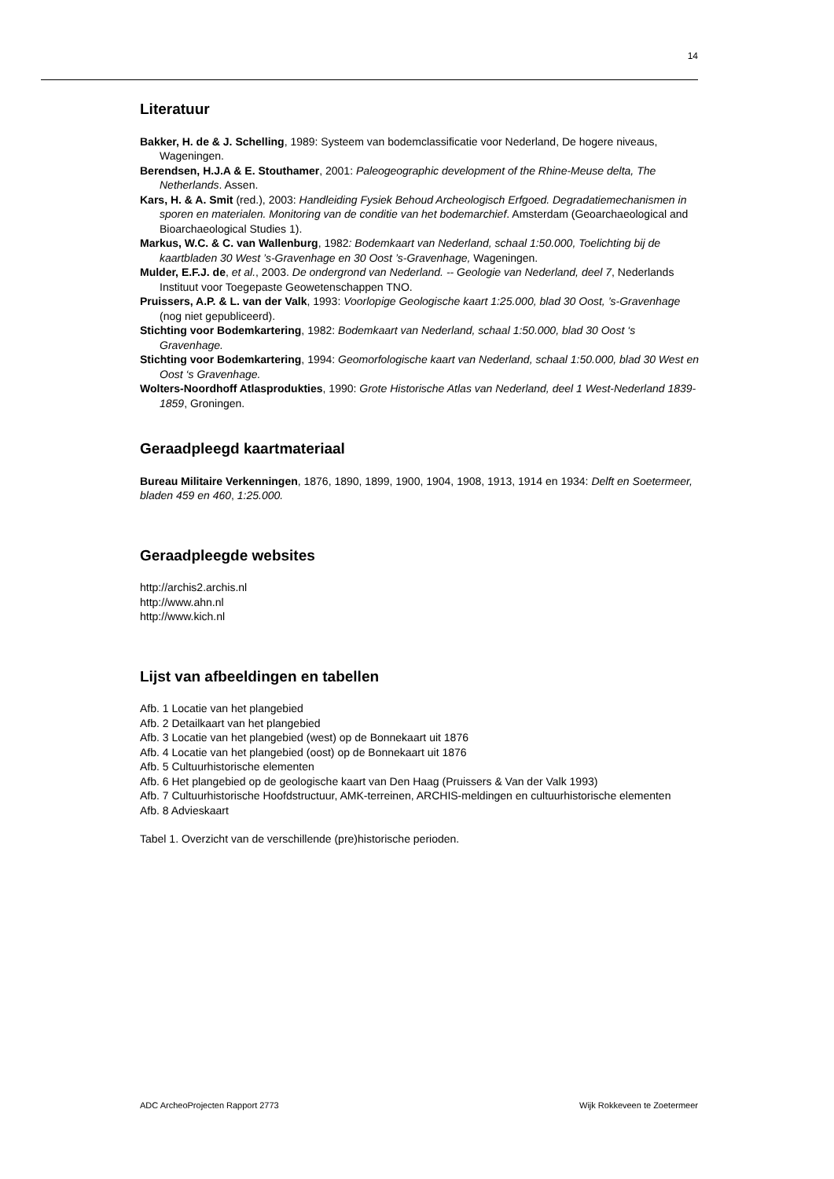14
Literatuur
Bakker, H. de & J. Schelling, 1989: Systeem van bodemclassificatie voor Nederland, De hogere niveaus, Wageningen.
Berendsen, H.J.A & E. Stouthamer, 2001: Paleogeographic development of the Rhine-Meuse delta, The Netherlands. Assen.
Kars, H. & A. Smit (red.), 2003: Handleiding Fysiek Behoud Archeologisch Erfgoed. Degradatiemechanismen in sporen en materialen. Monitoring van de conditie van het bodemarchief. Amsterdam (Geoarchaeological and Bioarchaeological Studies 1).
Markus, W.C. & C. van Wallenburg, 1982: Bodemkaart van Nederland, schaal 1:50.000, Toelichting bij de kaartbladen 30 West ’s-Gravenhage en 30 Oost ’s-Gravenhage, Wageningen.
Mulder, E.F.J. de, et al., 2003. De ondergrond van Nederland. -- Geologie van Nederland, deel 7, Nederlands Instituut voor Toegepaste Geowetenschappen TNO.
Pruissers, A.P. & L. van der Valk, 1993: Voorlopige Geologische kaart 1:25.000, blad 30 Oost, ’s-Gravenhage (nog niet gepubliceerd).
Stichting voor Bodemkartering, 1982: Bodemkaart van Nederland, schaal 1:50.000, blad 30 Oost ‘s Gravenhage.
Stichting voor Bodemkartering, 1994: Geomorfologische kaart van Nederland, schaal 1:50.000, blad 30 West en Oost ‘s Gravenhage.
Wolters-Noordhoff Atlasprodukties, 1990: Grote Historische Atlas van Nederland, deel 1 West-Nederland 1839-1859, Groningen.
Geraadpleegd kaartmateriaal
Bureau Militaire Verkenningen, 1876, 1890, 1899, 1900, 1904, 1908, 1913, 1914 en 1934: Delft en Soetermeer, bladen 459 en 460, 1:25.000.
Geraadpleegde websites
http://archis2.archis.nl
http://www.ahn.nl
http://www.kich.nl
Lijst van afbeeldingen en tabellen
Afb. 1 Locatie van het plangebied
Afb. 2 Detailkaart van het plangebied
Afb. 3 Locatie van het plangebied (west) op de Bonnekaart uit 1876
Afb. 4 Locatie van het plangebied (oost) op de Bonnekaart uit 1876
Afb. 5 Cultuurhistorische elementen
Afb. 6 Het plangebied op de geologische kaart van Den Haag (Pruissers & Van der Valk 1993)
Afb. 7 Cultuurhistorische Hoofdstructuur, AMK-terreinen, ARCHIS-meldingen en cultuurhistorische elementen
Afb. 8 Advieskaart
Tabel 1. Overzicht van de verschillende (pre)historische perioden.
ADC ArcheoProjecten Rapport 2773 Wijk Rokkeveen te Zoetermeer